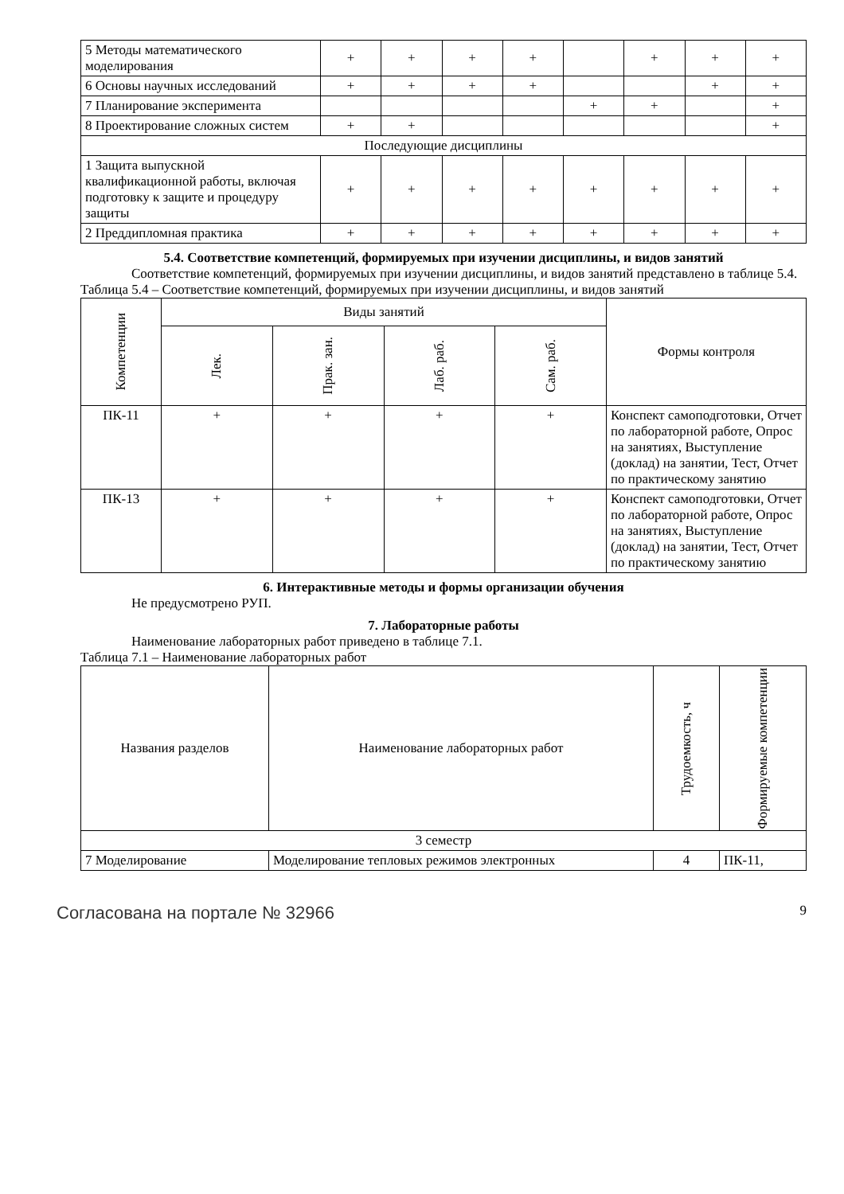| 5 Методы математического моделирования | + | + | + | + | | + | + | + |
| 6 Основы научных исследований | + | + | + | + | | | + | + |
| 7 Планирование эксперимента | | | | | + | + | | + |
| 8 Проектирование сложных систем | + | + | | | | | | + |
| Последующие дисциплины | | | | | | | | |
| 1 Защита выпускной квалификационной работы, включая подготовку к защите и процедуру защиты | + | + | + | + | + | + | + | + |
| 2 Преддипломная практика | + | + | + | + | + | + | + | + |
5.4. Соответствие компетенций, формируемых при изучении дисциплины, и видов занятий
Соответствие компетенций, формируемых при изучении дисциплины, и видов занятий представлено в таблице 5.4.
Таблица 5.4 – Соответствие компетенций, формируемых при изучении дисциплины, и видов занятий
| Компетенции | Виды занятий | | | | Формы контроля |
| --- | --- | --- | --- | --- | --- |
| | Лек. | Прак. зан. | Лаб. раб. | Сам. раб. | |
| ПК-11 | + | + | + | + | Конспект самоподготовки, Отчет по лабораторной работе, Опрос на занятиях, Выступление (доклад) на занятии, Тест, Отчет по практическому занятию |
| ПК-13 | + | + | + | + | Конспект самоподготовки, Отчет по лабораторной работе, Опрос на занятиях, Выступление (доклад) на занятии, Тест, Отчет по практическому занятию |
6. Интерактивные методы и формы организации обучения
Не предусмотрено РУП.
7. Лабораторные работы
Наименование лабораторных работ приведено в таблице 7.1.
Таблица 7.1 – Наименование лабораторных работ
| Названия разделов | Наименование лабораторных работ | Трудоемкость, ч | Формируемые компетенции |
| --- | --- | --- | --- |
| 3 семестр | | | |
| 7 Моделирование | Моделирование тепловых режимов электронных | 4 | ПК-11, |
Согласована на портале № 32966 9